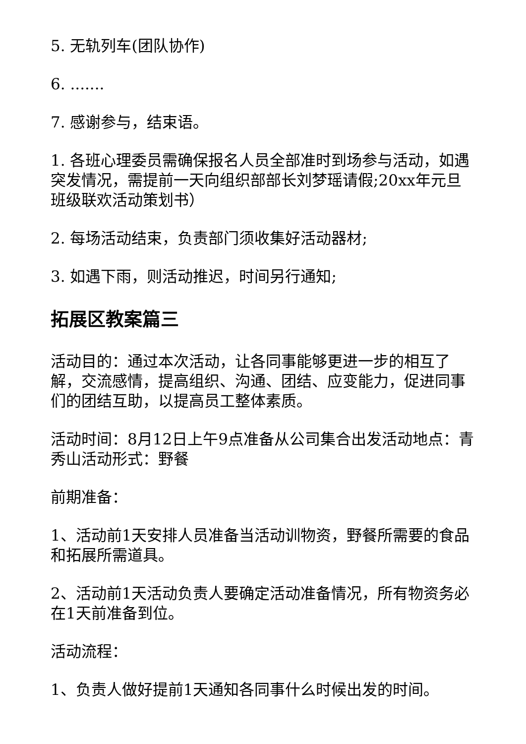5. 无轨列车(团队协作)
6. .......
7. 感谢参与，结束语。
1. 各班心理委员需确保报名人员全部准时到场参与活动，如遇突发情况，需提前一天向组织部部长刘梦瑶请假;20xx年元旦班级联欢活动策划书）
2. 每场活动结束，负责部门须收集好活动器材;
3. 如遇下雨，则活动推迟，时间另行通知;
拓展区教案篇三
活动目的：通过本次活动，让各同事能够更进一步的相互了解，交流感情，提高组织、沟通、团结、应变能力，促进同事们的团结互助，以提高员工整体素质。
活动时间：8月12日上午9点准备从公司集合出发活动地点：青秀山活动形式：野餐
前期准备：
1、活动前1天安排人员准备当活动训物资，野餐所需要的食品和拓展所需道具。
2、活动前1天活动负责人要确定活动准备情况，所有物资务必在1天前准备到位。
活动流程：
1、负责人做好提前1天通知各同事什么时候出发的时间。